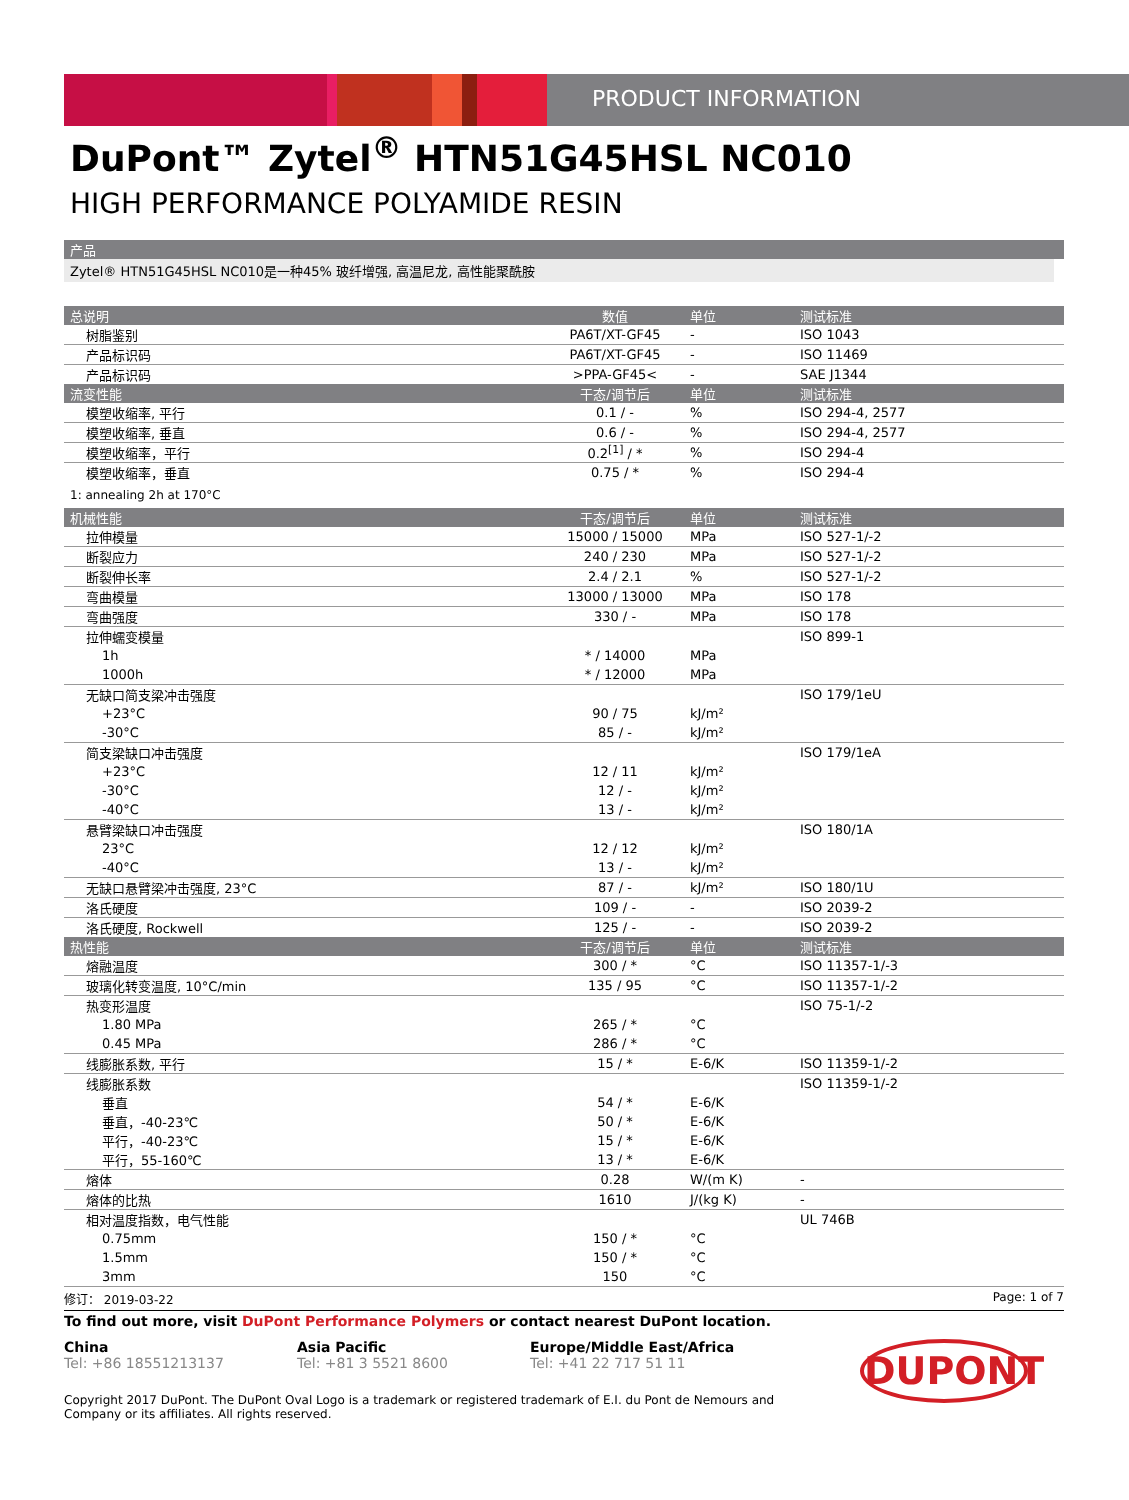PRODUCT INFORMATION
DuPont™ Zytel<sup>®</sup> HTN51G45HSL NC010
HIGH PERFORMANCE POLYAMIDE RESIN
产品
Zytel® HTN51G45HSL NC010是一种45% 玻纤增强, 高温尼龙, 高性能聚酰胺
| 总说明 | 数值 | 单位 | 测试标准 |
| --- | --- | --- | --- |
| 树脂鉴别 | PA6T/XT-GF45 | - | ISO 1043 |
| 产品标识码 | PA6T/XT-GF45 | - | ISO 11469 |
| 产品标识码 | >PPA-GF45< | - | SAE J1344 |
| 流变性能 | 干态/调节后 | 单位 | 测试标准 |
| 模塑收缩率, 平行 | 0.1 / - | % | ISO 294-4, 2577 |
| 模塑收缩率, 垂直 | 0.6 / - | % | ISO 294-4, 2577 |
| 模塑收缩率，平行 | 0.2<sup>[1]</sup> / * | % | ISO 294-4 |
| 模塑收缩率，垂直 | 0.75 / * | % | ISO 294-4 |
| 1: annealing 2h at 170°C | | | |
| 机械性能 | 干态/调节后 | 单位 | 测试标准 |
| 拉伸模量 | 15000 / 15000 | MPa | ISO 527-1/-2 |
| 断裂应力 | 240 / 230 | MPa | ISO 527-1/-2 |
| 断裂伸长率 | 2.4 / 2.1 | % | ISO 527-1/-2 |
| 弯曲模量 | 13000 / 13000 | MPa | ISO 178 |
| 弯曲强度 | 330 / - | MPa | ISO 178 |
| 拉伸蠕变模量 | | | ISO 899-1 |
| 1h | * / 14000 | MPa | |
| 1000h | * / 12000 | MPa | |
| 无缺口简支梁冲击强度 | | | ISO 179/1eU |
| +23°C | 90 / 75 | kJ/m² | |
| -30°C | 85 / - | kJ/m² | |
| 简支梁缺口冲击强度 | | | ISO 179/1eA |
| +23°C | 12 / 11 | kJ/m² | |
| -30°C | 12 / - | kJ/m² | |
| -40°C | 13 / - | kJ/m² | |
| 悬臂梁缺口冲击强度 | | | ISO 180/1A |
| 23°C | 12 / 12 | kJ/m² | |
| -40°C | 13 / - | kJ/m² | |
| 无缺口悬臂梁冲击强度, 23°C | 87 / - | kJ/m² | ISO 180/1U |
| 洛氏硬度 | 109 / - | - | ISO 2039-2 |
| 洛氏硬度, Rockwell | 125 / - | - | ISO 2039-2 |
| 热性能 | 干态/调节后 | 单位 | 测试标准 |
| 熔融温度 | 300 / * | °C | ISO 11357-1/-3 |
| 玻璃化转变温度, 10°C/min | 135 / 95 | °C | ISO 11357-1/-2 |
| 热变形温度 | | | ISO 75-1/-2 |
| 1.80 MPa | 265 / * | °C | |
| 0.45 MPa | 286 / * | °C | |
| 线膨胀系数, 平行 | 15 / * | E-6/K | ISO 11359-1/-2 |
| 线膨胀系数 | | | ISO 11359-1/-2 |
| 垂直 | 54 / * | E-6/K | |
| 垂直，-40-23℃ | 50 / * | E-6/K | |
| 平行，-40-23℃ | 15 / * | E-6/K | |
| 平行，55-160℃ | 13 / * | E-6/K | |
| 熔体 | 0.28 | W/(m K) | - |
| 熔体的比热 | 1610 | J/(kg K) | - |
| 相对温度指数，电气性能 | | | UL 746B |
| 0.75mm | 150 / * | °C | |
| 1.5mm | 150 / * | °C | |
| 3mm | 150 | °C | |
修订： 2019-03-22 Page: 1 of 7
To find out more, visit DuPont Performance Polymers or contact nearest DuPont location.
China
Tel: +86 18551213137
Asia Pacific
Tel: +81 3 5521 8600
Europe/Middle East/Africa
Tel: +41 22 717 51 11
DUPONT
Copyright 2017 DuPont. The DuPont Oval Logo is a trademark or registered trademark of E.I. du Pont de Nemours and Company or its affiliates. All rights reserved.